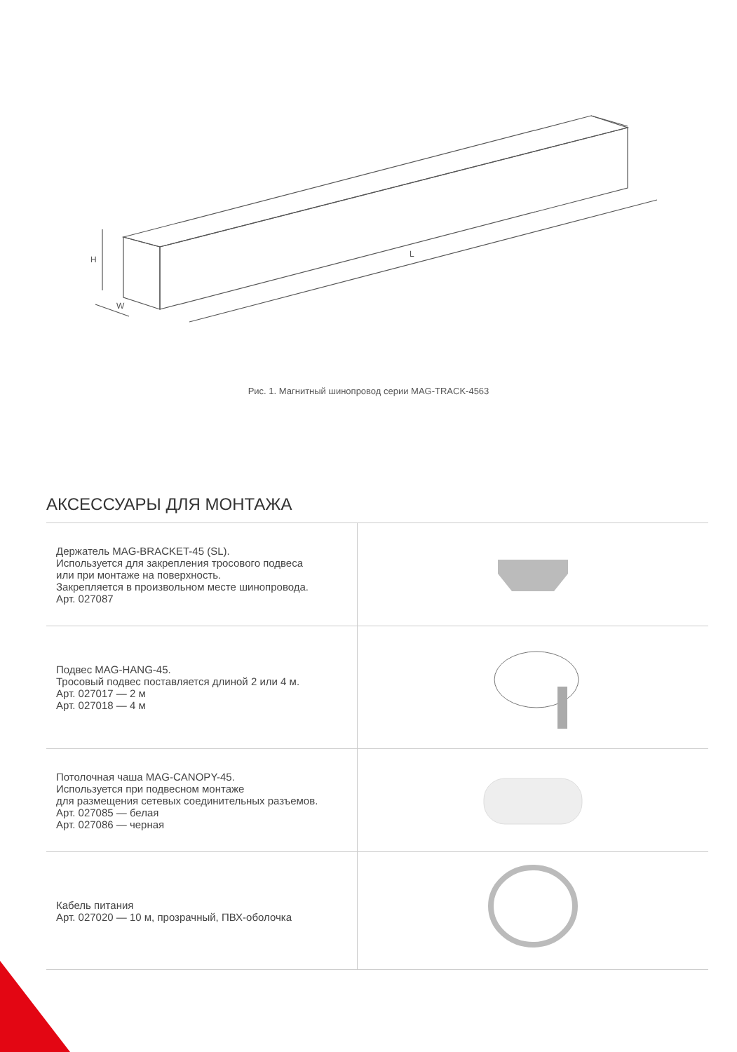H
W
L
Рис. 1. Магнитный шинопровод серии MAG-TRACK-4563
АКСЕССУАРЫ ДЛЯ МОНТАЖА
| Держатель MAG-BRACKET-45 (SL). Используется для закрепления тросового подвеса или при монтаже на поверхность. Закрепляется в произвольном месте шинопровода. Арт. 027087 | |
| Подвес MAG-HANG-45. Тросовый подвес поставляется длиной 2 или 4 м. Арт. 027017 — 2 м Арт. 027018 — 4 м | |
| Потолочная чаша MAG-CANOPY-45. Используется при подвесном монтаже для размещения сетевых соединительных разъемов. Арт. 027085 — белая Арт. 027086 — черная | |
| Кабель питания Арт. 027020 — 10 м, прозрачный, ПВХ-оболочка | |